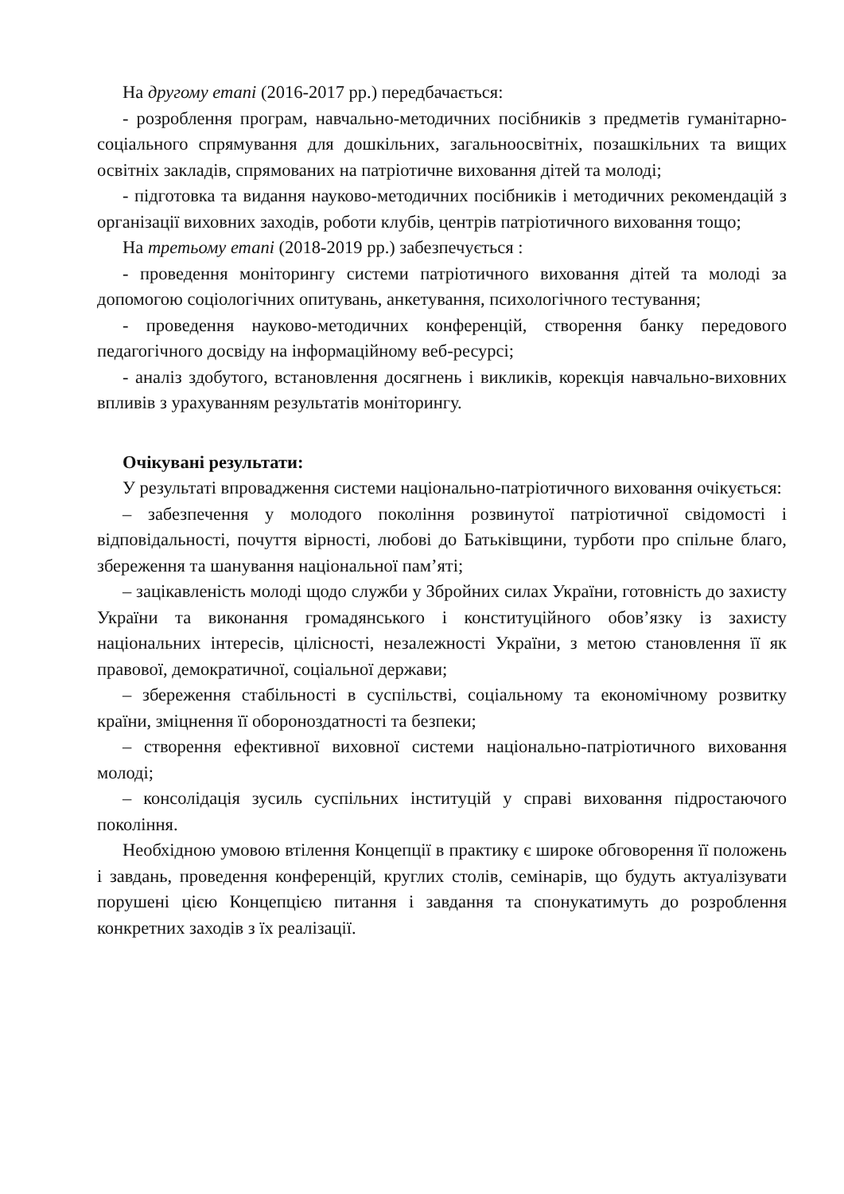На другому етапі (2016-2017 рр.) передбачається:
- розроблення програм, навчально-методичних посібників з предметів гуманітарно-соціального спрямування для дошкільних, загальноосвітніх, позашкільних та вищих освітніх закладів, спрямованих на патріотичне виховання дітей та молоді;
- підготовка та видання науково-методичних посібників і методичних рекомендацій з організації виховних заходів, роботи клубів, центрів патріотичного виховання тощо;
На третьому етапі (2018-2019 рр.) забезпечується :
- проведення моніторингу системи патріотичного виховання дітей та молоді за допомогою соціологічних опитувань, анкетування, психологічного тестування;
- проведення науково-методичних конференцій, створення банку передового педагогічного досвіду на інформаційному веб-ресурсі;
- аналіз здобутого, встановлення досягнень і викликів, корекція навчально-виховних впливів з урахуванням результатів моніторингу.
Очікувані результати:
У результаті впровадження системи національно-патріотичного виховання очікується:
– забезпечення у молодого покоління розвинутої патріотичної свідомості і відповідальності, почуття вірності, любові до Батьківщини, турботи про спільне благо, збереження та шанування національної пам’яті;
– зацікавленість молоді щодо служби у Збройних силах України, готовність до захисту України та виконання громадянського і конституційного обов’язку із захисту національних інтересів, цілісності, незалежності України, з метою становлення її як правової, демократичної, соціальної держави;
– збереження стабільності в суспільстві, соціальному та економічному розвитку країни, зміцнення її обороноздатності та безпеки;
– створення ефективної виховної системи національно-патріотичного виховання молоді;
– консолідація зусиль суспільних інституцій у справі виховання підростаючого покоління.
Необхідною умовою втілення Концепції в практику є широке обговорення її положень і завдань, проведення конференцій, круглих столів, семінарів, що будуть актуалізувати порушені цією Концепцією питання і завдання та спонукатимуть до розроблення конкретних заходів з їх реалізації.